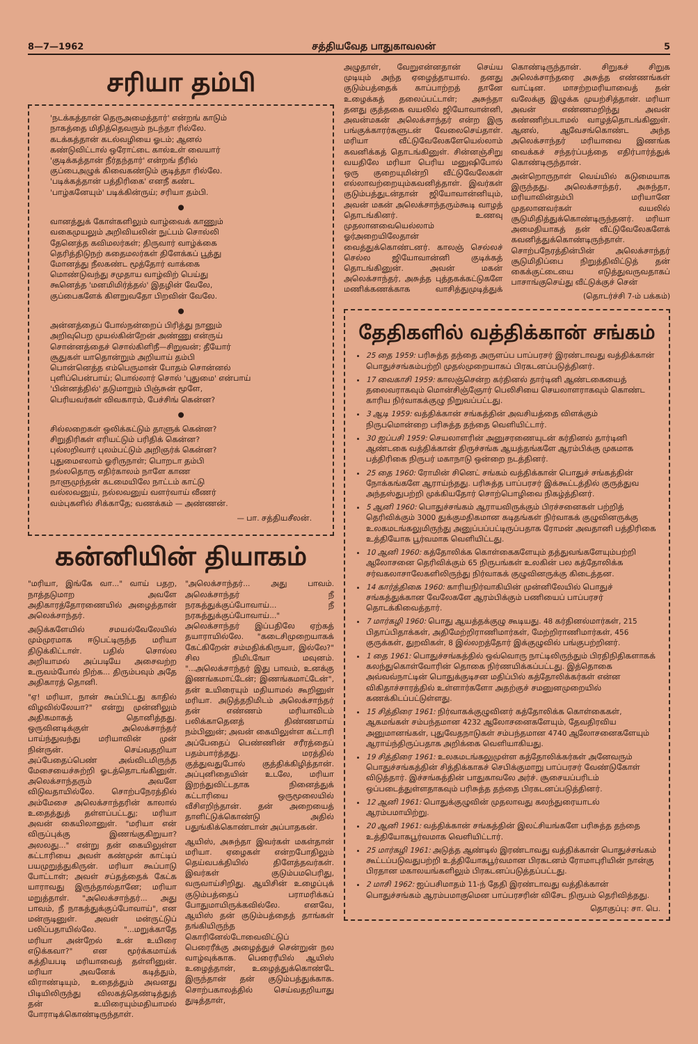8—7—1962 சத்தியவேத பாதுகாவலன் 5
சரியா தம்பி
'நடக்கத்தான் தெருஅமைத்தார்' என்றங் காடும்
நாகத்தை மிதித்தெவரும் நடந்தா ரில்லே.
கடக்கத்தான் கடல்வழியை ஓடம்; ஆனல்
கண்டுவிட்டால் ஒரோட்டை கால்உள் வையார்
'குடிக்கத்தான் நீர்தந்தார்' என்றங் நீரில்
குப்பைஅழுக் கிவைகண்டும் குடித்தா ரில்லே.
'படிக்கத்தான் பத்திரிகை' எனநீ கண்ட
'பாழ்கனேயும்' படிக்கின்ருய்; சரியா தம்பி.
●
வானத்துக் கோள்களிலும் வாழ்வைக் காணும்
வகைமுயலும் அறிவியலின் நுட்பம் சொல்லி
தேனெத்த கவிமலர்கள்; திருவார் வாழ்க்கை
தெரித்திடுநற் கதைமலர்கள் திளேக்கப் பூத்து
மோனத்து நீலகண்ட மூத்தோர் வாக்கை
மொண்டுவந்து சமுதாய வாழ்விற் பெய்து
கூனெத்த 'மனமிமிர்த்தல்' இதழின் வேலே,
குப்பைகளேக் கிளறுவதோ பிறவின் வேலே.
●
அன்னத்தைப் போல்நன்றைப் பிரித்து நானும்
அறிவுபெற முயல்கின்றேன் அண்ணு என்ருய்
சொன்னத்தைச் சொல்கிளிநீ—சிறுவன்; தீயோர்
சூதுகள் யாதொன்றும் அறியாய் தம்பி
பொன்னெத்த எம்பெருமான் போதம் சொன்னல்
புளிப்பென்பாய்; பொல்லார் சொல் 'புதுமை' என்பாய்
'பின்னத்தில்' தடுமாறும் பிஞ்சுன் மூளே,
பெரியவர்கள் விவகாரம், பேச்சிங் கென்ன?
●
சில்லறைகள் ஒலிக்கட்டும் தாளுக் கென்ன?
சிறுதிரிகள் எரியட்டும் பரிதிக் கென்ன?
புல்லறிவார் புலம்பட்டும் அறிஞர்க் கென்ன?
புதுமைஎலாம் ஓரிருநாள்; பொறடா தம்பி
நல்லதொரு எதிர்காலம் நாளே காண
நாளுமுந்தன் கடமையிலே நாட்டம் காட்டு
வல்லவனுய், நல்லவனுய் வளர்வாய் வீணர்
வம்புகளில் சிக்காதே; வணக்கம் — அண்ணன்.
— பா. சத்தியசீலன்.
கன்னியின் தியாகம்
"மரியா, இங்கே வா..." வாய் பதற, நாத்தடுமாற அவளே அதிகாரத்தோரணையில் அழைத்தான் அலெக்சாந்தர்.
அடுக்களேயில் சமயல்வேலேயில் மும்முரமாக ஈடுபட்டிருந்த மரியா திடுக்கிட்டாள். பதில் சொல்ல அறியாமல் அப்படியே அசைவற்ற உருவம்போல் நிற்க... திரும்பவும் அதே அதிகாரத் தொனி.
"ஏ! மரியா, நான் கூப்பிட்டது காதில் விழவில்லேயா?" என்று முன்னிலும் அதிகமாகத் தொனித்தது. ஒருவினடிக்குள் அலெக்சாந்தர் பாய்ந்துவந்து மரியாவின் முன் நின்ருன். செய்வதறியா அப்பேதைப்பெண் அவ்விடமிருந்த மேசையைச்சுற்றி ஓடத்தொடங்கினுள். அலெக்சாந்தரும் அவளே விடுவதாயில்லே. சொற்பநேரத்தில் அம்மேசை அலெக்சாந்தரின் காலால் உதைத்துத் தள்ளப்பட்டது; மரியா அவன் கையிலானுள். "மரியா என் விருப்புக்கு இணங்குகிறுயா? அலலது..." என்று தன் கையிலுள்ள கட்டாரியை அவள் கண்முன் காட்டிப் பயமுறுத்துகிருன். மரியா கூப்பாடு போட்டாள்; அவள் சப்தத்தைக் கேட்க யாராவது இருந்தால்தானே; மரியா மறுத்தாள். "அலெக்சாந்தர்... அது பாவம், நீ நாகத்துக்குப்போவாய்", என மன்ருடினுள். அவள் மன்ருட்டுப் பலிப்பதாயில்லே. "...மறுக்காதே மரியா அன்றேல் உன் உயிரை எடுக்கவா?" என மூர்க்கமாய்க் கத்தியபடி மரியாவைத் தள்ளினுன். மரியா அவனேக் கடித்தும், விராண்டியும், உதைத்தும் அவனது பிடியிலிருந்து விலகத்தெண்டித்துத் தன் உயிரையும்மதியாமல் போராடிக்கொண்டிருந்தாள்.
"அலெக்சாந்தர்... அது பாவம். அலெக்சாந்தர் நீ நரகத்துக்குப்போவாய்... நீ நரகத்துக்குப்போவாய்..." அலெக்சாந்தர் இப்பதிலே ஏற்கத் தயாராயில்லே. "கடைசிமுறையாகக் கேட்கிறேன் சம்மதிக்கிருயா, இல்லே?" சில நிமிடஙோ மவுனம். "...அலெக்சாந்தர் இது பாவம், உனக்கு இணங்கமாட்டேன்; இணங்கமாட்டேன்", தன் உயிரையும் மதியாமல் கூறினுள் மரியா. அடுத்தநிமிடம் அலெக்சாந்தர் தன் எண்ணம் மரியாவிடம் பலிக்காதெனத் திண்ணமாய் நம்பினுன்; அவன் கையிலுள்ள கட்டாரி அப்பேதைப் பெண்ணின் சரீரத்தைப் பதம்பார்த்தது. மரத்தில் குத்துவதுபோல் குத்திக்கிழித்தான். அப்புனிதையின் உடலே, மரியா இறந்துவிட்டதாக நினைத்துக் கட்டாரியை ஒருமூலையில் வீசிஎறிந்தான். தன் அறையைத் தாளிட்டுக்கொண்டு அதில் பதுங்கிக்கொண்டான் அப்பாதகன்.
ஆயிஸ், அசுந்தா இவர்கள் மகள்தான் மரியா. ஏழைகள் என்றபோதிலும் தெய்வபக்தியில் திளேத்தவர்கள். இவர்கள் குடும்பமபெரிது, வருவாய்சிறிது. ஆயிசின் உழைப்புக் குடும்பத்தைப் பராமரிக்கப் போதுமாயிருக்கவில்லே. எனவே, ஆயிஸ் தன் குடும்பத்தைத் தாங்கள் தங்கியிருந்த கொரினேல்டோவைவிட்டுப் பெரைரீக்கு அழைத்துச் சென்றுன் நல வாழ்வுக்காக. பெரைரீயில் ஆயிஸ் உழைத்தான், உழைத்துக்கொண்டே இருந்தான் தன் குடும்பத்துக்காக. சொற்பகாலத்தில் செய்வதறியாது துடித்தாள்,
அழுதாள், வேறுஎன்னதான் செய்ய முடியும் அந்த ஏழைத்தாயால். தனது குடும்பத்தைக் காப்பாற்றத் தானே உழைக்கத் தலைப்பட்டாள்; அசுந்தா தனது குத்தகை வயலில் ஜியோவான்னி, அவன்மகன் அலெக்சாந்தர் என்ற இரு பங்குக்காரர்களுடன் வேலைசெய்தாள். மரியா வீட்டுவேலேகளேயெல்லாம் கவனிக்கத் தொடங்கினுள். சின்னஞ்சிறு வயதிலே மரியா பெரிய மனுஷிபோல் ஒரு குறையுமின்றி வீட்டுவேலேகள் எல்லாவற்றையும்கவனித்தாள். இவர்கள் குடும்பத்துடன்தான் ஜியோவான்னியும், அவன் மகன் அலெக்சாந்தரும்கூடி வாழத் தொடங்கினர். உணவு முதலானவையெல்லாம் ஓர்அறையிலேதான் வைத்துக்கொண்டனர். காலஞ் செல்லச் செல்ல ஜியோவான்னி குடிக்கத் தொடங்கினுன். அவன் மகன் அலெக்சாந்தர், அசுத்த புத்தகக்கட்டுகளே மணிக்கணக்காக வாசித்துமுடித்துக் கொண்டிருந்தான். சிறுகச் சிறுக அலெக்சாந்தரை அசுத்த எண்ணங்கள் வாட்டின. மாசற்றமரியாவைத் தன் வலேக்கு இழுக்க முயற்சித்தான். மரியா அவன் எண்ணமறிந்து அவன் கண்ணிற்படாமல் வாழத்தொடங்கினுள். ஆனல், ஆவேசங்கொண்ட அந்த அலெக்சாந்தர் மரியாவை இணங்க வைக்கச் சந்தர்ப்பத்தை எதிர்பார்த்துக் கொண்டிருந்தான்.
அன்றொருநாள் வெய்யில் கடுமையாக இருந்தது. அலெக்சாந்தர், அசுந்தா, மரியாவின்தம்பி மரியானே முதலானவர்கள் வயலில் சூடுமிதித்துக்கொண்டிருந்தனர். மரியா அமைதியாகத் தன் வீட்டுவேலேகளேக் கவனித்துக்கொண்டிருந்தாள். சொற்பநேரத்தின்பின் அலெக்சாந்தர் சூடுமிதிப்பை நிறுத்திவிட்டுத் தன் கைக்குட்டையை எடுத்துவருவதாகப் பாசாங்குசெய்து வீட்டுக்குச் சென்
(தொடர்ச்சி 7-ம் பக்கம்)
தேதிகளில் வத்திக்கான் சங்கம்
25 தை 1959: பரிசுத்த தந்தை அருளப்ப பாப்பரசர் இரண்டாவது வத்திக்கான் பொதுச்சங்கம்பற்றி முதல்முறையாகப் பிரகடனப்படுத்தினர்.
17 வைகாசி 1959: காலஞ்சென்ற கர்தினல் தார்டினி ஆண்டகையைத் தலைவராகவும் மொன்சிஞ்ஞோர் பெலிசியை செயலாளராகவும் கொண்ட காரிய நிர்வாகக்குழு நிறுவப்பட்டது.
3 ஆடி 1959: வத்திக்கான் சங்கத்தின் அவசியத்தை விளக்கும் நிருபமொன்றை பரிசுத்த தந்தை வெளியிட்டார்.
30 ஐப்பசி 1959: செயலாளரின் அனுசரணையுடன் கர்தினல் தார்டினி ஆண்டகை வத்திக்கான் திருச்சங்க ஆயத்தங்களே ஆரம்பிக்கு முகமாக பத்திரிகை நிருபர் மகாநாடு ஒன்றை நடத்தினர்.
25 தை 1960: ரோமின் சினெட் சங்கம் வத்திக்கான் பொதுச் சங்கத்தின் நோக்கங்களே ஆராய்ந்தது. பரிசுத்த பாப்பரசர் இக்கூட்டத்தில் குருத்துவ அந்தஸ்துபற்றி முக்கியதோர் சொற்பொழிவை நிகழ்த்தினர்.
5 ஆனி 1960: பொதுச்சங்கம் ஆராயவிருக்கும் பிரச்சனைகள் பற்றித் தெரிவிக்கும் 3000 துக்குமதிகமான கடிதங்கள் நிர்வாகக் குழுவினருக்கு உலகமடங்கலுமிருந்து அனுப்பப்பட்டிருப்பதாக ரோமன் அவதானி பத்திரிகை உத்தியோக பூர்வமாக வெளியிட்டது.
10 ஆனி 1960: கத்தோலிக்க கொள்கைகளேயும் தத்துவங்களேயும்பற்றி ஆலோசனை தெரிவிக்கும் 65 நிருபங்கள் உலகின் பல கத்தோலிக்க சர்வகலாசாலேகளிலிருந்து நிர்வாகக் குழுவினருக்கு கிடைத்தன.
14 கார்த்திகை 1960: காரியநிர்வாகியின் முன்னிலேயில் பொதுச் சங்கத்துக்கான வேலேகளே ஆரம்பிக்கும் பணியைப் பாப்பரசர் தொடக்கிவைத்தார்.
7 மார்கழி 1960: பொது ஆயத்தக்குழு கூடியது. 48 கர்தினல்மார்கள், 215 பிதாப்பிதாக்கள், அதிமேற்றிராணிமார்கள், மேற்றிராணிமார்கள், 456 குருக்கள், துறவிகள், 8 இல்லறத்தோர் இக்குழுவில் பங்குபற்றினர்.
1 தை 1961: பொதுச்சங்கத்தில் ஒவ்வொரு நாட்டிலிருந்தும் பிரதிநிதிகளாகக் கலந்துகொள்வோரின் தொகை நிர்ணயிக்கப்பட்டது. இத்தொகை அவ்வவ்நாட்டின் பொதுக்குடிசன மதிப்பில் கத்தோலிக்கர்கள் என்ன விகிதாச்சாரத்தில் உள்ளார்களோ அதற்குச் சமனுனமுறையில் கணக்கிடப்பட்டுள்ளது.
15 சித்திரை 1961: நிர்வாகக்குழுவினர் கத்தோலிக்க கொள்கைகள், ஆகமங்கள் சம்பந்தமான 4232 ஆலோசனைகளேயும், தேவதிரவிய அனுமானங்கள், புதுவேதநாடுகள் சம்பந்தமான 4740 ஆலோசனைகளேயும் ஆராய்ந்திருப்பதாக அறிக்கை வெளியாகியது.
19 சித்திரை 1961: உலகமடங்கலுமுள்ள கத்தோலிக்கர்கள் அனேவரும் பொதுச்சங்கத்தின் சித்திக்காகச் செபிக்குமாறு பாப்பரசர் வேண்டுகோள் விடுத்தார். இச்சங்கத்தின் பாதுகாவலே அர்ச். சூசையப்பரிடம் ஒப்படைத்துள்ளதாகவும் பரிசுத்த தந்தை பிரகடனப்படுத்தினர்.
12 ஆனி 1961: பொதுக்குழுவின் முதலாவது கலந்துரையாடல் ஆரம்பமாயிற்று.
20 ஆனி 1961: வத்திக்கான் சங்கத்தின் இலட்சியங்களே பரிசுத்த தந்தை உத்தியோகபூர்வமாக வெளியிட்டார்.
25 மார்கழி 1961: அடுத்த ஆண்டில் இரண்டாவது வத்திக்கான் பொதுச்சங்கம் கூட்டப்படுவதுபற்றி உத்தியோகபூர்வமான பிரகடனம் ரோமாபுரியின் நான்கு பிரதான மகாலயங்களிலும் பிரகடனப்படுத்தப்பட்டது.
2 மாசி 1962: ஐப்பசிமாதம் 11-ந் தேதி இரண்டாவது வத்திக்கான் பொதுச்சங்கம் ஆரம்பமாகுமென பாப்பரசரின் விசேட நிருபம் தெரிவித்தது.
தொகுப்பு: சா. பெ.